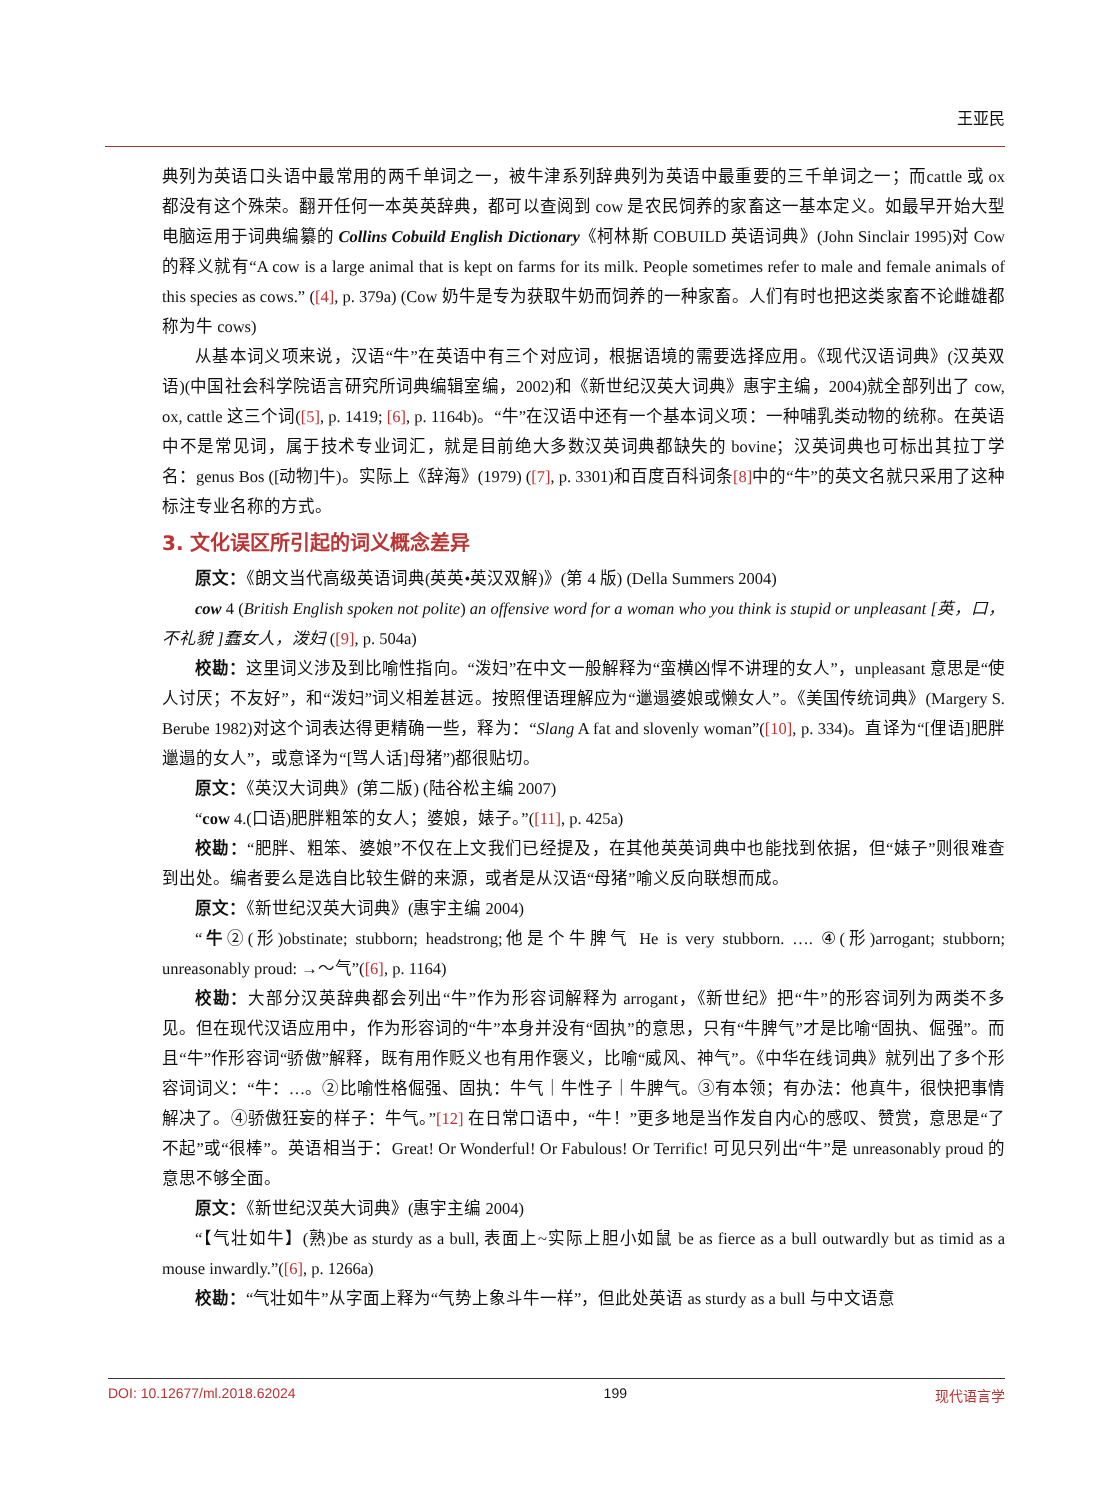王亚民
典列为英语口头语中最常用的两千单词之一，被牛津系列辞典列为英语中最重要的三千单词之一；而cattle 或 ox 都没有这个殊荣。翻开任何一本英英辞典，都可以查阅到 cow 是农民饲养的家畜这一基本定义。如最早开始大型电脑运用于词典编纂的 Collins Cobuild English Dictionary《柯林斯 COBUILD 英语词典》(John Sinclair 1995)对 Cow 的释义就有“A cow is a large animal that is kept on farms for its milk. People sometimes refer to male and female animals of this species as cows.” ([4], p. 379a) (Cow 奶牛是专为获取牛奶而饲养的一种家畜。人们有时也把这类家畜不论雌雄都称为牛 cows)
从基本词义项来说，汉语“牛”在英语中有三个对应词，根据语境的需要选择应用。《现代汉语词典》(汉英双语)(中国社会科学院语言研究所词典编辑室编，2002)和《新世纪汉英大词典》惠宇主编，2004)就全部列出了 cow, ox, cattle 这三个词([5], p. 1419; [6], p. 1164b)。“牛”在汉语中还有一个基本词义项：一种哺乳类动物的统称。在英语中不是常见词，属于技术专业词汇，就是目前绝大多数汉英词典都缺失的 bovine；汉英词典也可标出其拉丁学名：genus Bos ([动物]牛)。实际上《辞海》(1979) ([7], p. 3301)和百度百科词条[8] 中的“牛”的英文名就只采用了这种标注专业名称的方式。
3. 文化误区所引起的词义概念差异
原文：《朗文当代高级英语词典(英英•英汉双解)》(第 4 版) (Della Summers 2004)
cow 4 (British English spoken not polite) an offensive word for a woman who you think is stupid or unpleasant [英，口，不礼貌 ]蠢女人，泼妇 ([9], p. 504a)
校勘：这里词义涉及到比喻性指向。“泼妇”在中文一般解释为“蛮横凶悍不讲理的女人”，unpleasant 意思是“使人讨厌；不友好”，和“泼妇”词义相差甚远。按照俚语理解应为“邋遢婆娘或懒女人”。《美国传统词典》(Margery S. Berube 1982)对这个词表达得更精确一些，释为：“Slang A fat and slovenly woman”([10], p. 334)。直译为“[俚语]肥胖邋遢的女人”，或意译为“[骂人话]母猪”)都很贴切。
原文：《英汉大词典》(第二版) (陆谷松主编 2007)
“cow 4.(口语)肥胖粗笨的女人；婆娘，婊子。”([11], p. 425a)
校勘：“肥胖、粗笨、婆娘”不仅在上文我们已经提及，在其他英英词典中也能找到依据，但“婊子”则很难查到出处。编者要么是选自比较生僻的来源，或者是从汉语“母猪”喻义反向联想而成。
原文：《新世纪汉英大词典》(惠宇主编 2004)
“牛②(形)obstinate; stubborn; headstrong;他是个牛脾气 He is very stubborn. …. ④(形)arrogant; stubborn; unreasonably proud: →～气”([6], p. 1164)
校勘：大部分汉英辞典都会列出“牛”作为形容词解释为 arrogant，《新世纪》把“牛”的形容词列为两类不多见。但在现代汉语应用中，作为形容词的“牛”本身并没有“固执”的意思，只有“牛脾气”才是比喻“固执、倔强”。而且“牛”作形容词“骄傲”解释，既有用作贬义也有用作褒义，比喻“威风、神气”。《中华在线词典》就列出了多个形容词词义：“牛：…。②比喻性格倔强、固执：牛气｜牛性子｜牛脾气。③有本领；有办法：他真牛，很快把事情解决了。④骄傲狂妄的样子：牛气。”[12] 在日常口语中，“牛！”更多地是当作发自内心的感叹、赞赏，意思是“了不起”或“很棒”。英语相当于：Great! Or Wonderful! Or Fabulous! Or Terrific! 可见只列出“牛”是 unreasonably proud 的意思不够全面。
原文：《新世纪汉英大词典》(惠宇主编 2004)
“【气壮如牛】(熟)be as sturdy as a bull, 表面上~实际上胆小如鼠 be as fierce as a bull outwardly but as timid as a mouse inwardly.”([6], p. 1266a)
校勘：“气壮如牛”从字面上释为“气势上象斗牛一样”，但此处英语 as sturdy as a bull 与中文语意
DOI: 10.12677/ml.2018.62024 199 现代语言学